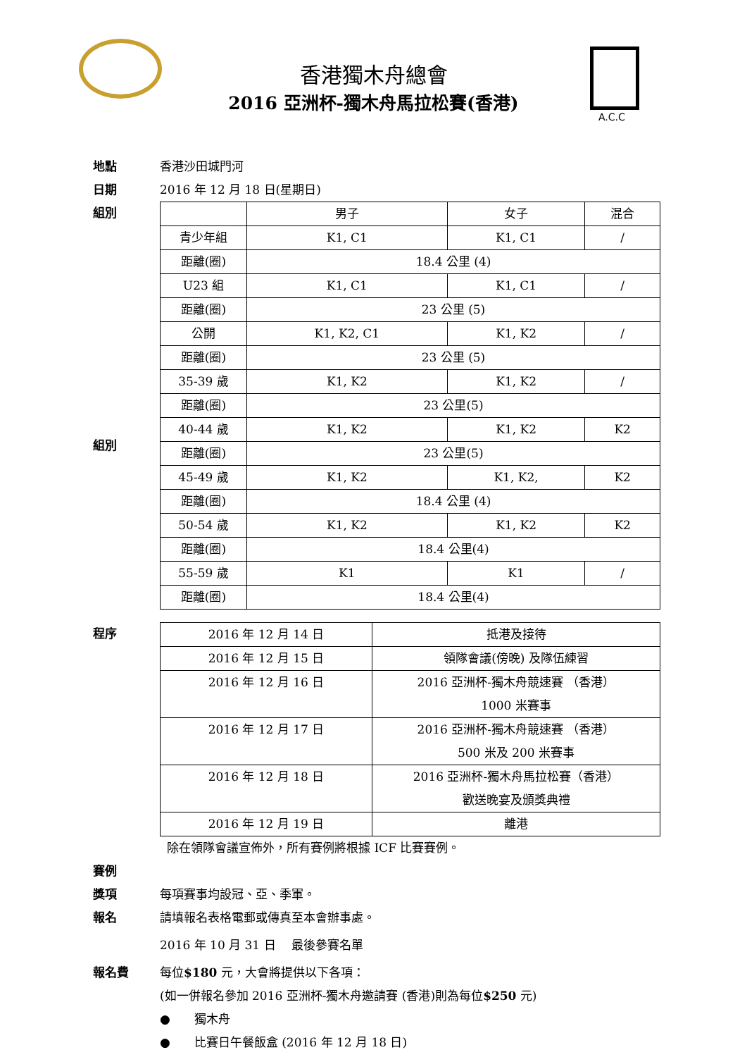香港獨木舟總會
2016 亞洲杯-獨木舟馬拉松賽(香港)
A.C.C
地點 香港沙田城門河
日期 2016 年 12 月 18 日(星期日)
組別
組別
| | 男子 | 女子 | 混合 |
| 青少年組 | K1, C1 | K1, C1 | / |
| 距離(圈) | 18.4 公里 (4) | | |
| U23 組 | K1, C1 | K1, C1 | / |
| 距離(圈) | 23 公里 (5) | | |
| 公開 | K1, K2, C1 | K1, K2 | / |
| 距離(圈) | 23 公里 (5) | | |
| 35-39 歲 | K1, K2 | K1, K2 | / |
| 距離(圈) | 23 公里(5) | | |
| 40-44 歲 | K1, K2 | K1, K2 | K2 |
| 距離(圈) | 23 公里(5) | | |
| 45-49 歲 | K1, K2 | K1, K2, | K2 |
| 距離(圈) | 18.4 公里 (4) | | |
| 50-54 歲 | K1, K2 | K1, K2 | K2 |
| 距離(圈) | 18.4 公里(4) | | |
| 55-59 歲 | K1 | K1 | / |
| 距離(圈) | 18.4 公里(4) | | |
程序
| 2016 年 12 月 14 日 | 抵港及接待 |
| 2016 年 12 月 15 日 | 領隊會議(傍晚) 及隊伍練習 |
| 2016 年 12 月 16 日 | 2016 亞洲杯-獨木舟競速賽 （香港） 1000 米賽事 |
| 2016 年 12 月 17 日 | 2016 亞洲杯-獨木舟競速賽 （香港） 500 米及 200 米賽事 |
| 2016 年 12 月 18 日 | 2016 亞洲杯-獨木舟馬拉松賽（香港） 歡送晚宴及頒獎典禮 |
| 2016 年 12 月 19 日 | 離港 |
除在領隊會議宣佈外，所有賽例將根據 ICF 比賽賽例。
賽例
獎項 每項賽事均設冠、亞、季軍。
報名 請填報名表格電郵或傳真至本會辦事處。
2016 年 10 月 31 日　 最後參賽名單
報名費 每位$180 元，大會將提供以下各項：
(如一併報名參加 2016 亞洲杯-獨木舟邀請賽 (香港)則為每位$250 元)
●　　獨木舟
●　　比賽日午餐飯盒 (2016 年 12 月 18 日)